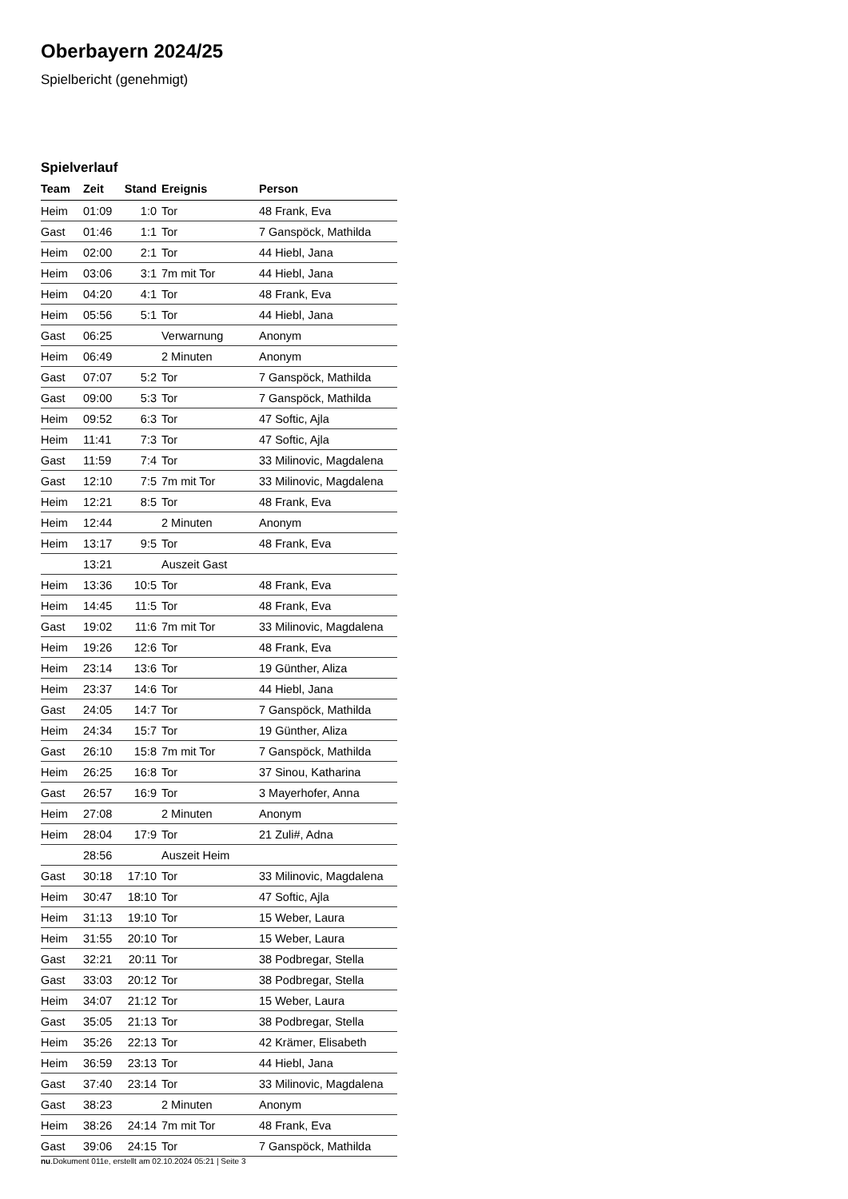Oberbayern 2024/25
Spielbericht (genehmigt)
Spielverlauf
| Team | Zeit | Stand | Ereignis | Person |
| --- | --- | --- | --- | --- |
| Heim | 01:09 | 1:0 | Tor | 48 Frank, Eva |
| Gast | 01:46 | 1:1 | Tor | 7 Ganspöck, Mathilda |
| Heim | 02:00 | 2:1 | Tor | 44 Hiebl, Jana |
| Heim | 03:06 | 3:1 | 7m mit Tor | 44 Hiebl, Jana |
| Heim | 04:20 | 4:1 | Tor | 48 Frank, Eva |
| Heim | 05:56 | 5:1 | Tor | 44 Hiebl, Jana |
| Gast | 06:25 | | Verwarnung | Anonym |
| Heim | 06:49 | | 2 Minuten | Anonym |
| Gast | 07:07 | 5:2 | Tor | 7 Ganspöck, Mathilda |
| Gast | 09:00 | 5:3 | Tor | 7 Ganspöck, Mathilda |
| Heim | 09:52 | 6:3 | Tor | 47 Softic, Ajla |
| Heim | 11:41 | 7:3 | Tor | 47 Softic, Ajla |
| Gast | 11:59 | 7:4 | Tor | 33 Milinovic, Magdalena |
| Gast | 12:10 | 7:5 | 7m mit Tor | 33 Milinovic, Magdalena |
| Heim | 12:21 | 8:5 | Tor | 48 Frank, Eva |
| Heim | 12:44 | | 2 Minuten | Anonym |
| Heim | 13:17 | 9:5 | Tor | 48 Frank, Eva |
| | 13:21 | | Auszeit Gast | |
| Heim | 13:36 | 10:5 | Tor | 48 Frank, Eva |
| Heim | 14:45 | 11:5 | Tor | 48 Frank, Eva |
| Gast | 19:02 | 11:6 | 7m mit Tor | 33 Milinovic, Magdalena |
| Heim | 19:26 | 12:6 | Tor | 48 Frank, Eva |
| Heim | 23:14 | 13:6 | Tor | 19 Günther, Aliza |
| Heim | 23:37 | 14:6 | Tor | 44 Hiebl, Jana |
| Gast | 24:05 | 14:7 | Tor | 7 Ganspöck, Mathilda |
| Heim | 24:34 | 15:7 | Tor | 19 Günther, Aliza |
| Gast | 26:10 | 15:8 | 7m mit Tor | 7 Ganspöck, Mathilda |
| Heim | 26:25 | 16:8 | Tor | 37 Sinou, Katharina |
| Gast | 26:57 | 16:9 | Tor | 3 Mayerhofer, Anna |
| Heim | 27:08 | | 2 Minuten | Anonym |
| Heim | 28:04 | 17:9 | Tor | 21 Zuli#, Adna |
| | 28:56 | | Auszeit Heim | |
| Gast | 30:18 | 17:10 | Tor | 33 Milinovic, Magdalena |
| Heim | 30:47 | 18:10 | Tor | 47 Softic, Ajla |
| Heim | 31:13 | 19:10 | Tor | 15 Weber, Laura |
| Heim | 31:55 | 20:10 | Tor | 15 Weber, Laura |
| Gast | 32:21 | 20:11 | Tor | 38 Podbregar, Stella |
| Gast | 33:03 | 20:12 | Tor | 38 Podbregar, Stella |
| Heim | 34:07 | 21:12 | Tor | 15 Weber, Laura |
| Gast | 35:05 | 21:13 | Tor | 38 Podbregar, Stella |
| Heim | 35:26 | 22:13 | Tor | 42 Krämer, Elisabeth |
| Heim | 36:59 | 23:13 | Tor | 44 Hiebl, Jana |
| Gast | 37:40 | 23:14 | Tor | 33 Milinovic, Magdalena |
| Gast | 38:23 | | 2 Minuten | Anonym |
| Heim | 38:26 | 24:14 | 7m mit Tor | 48 Frank, Eva |
| Gast | 39:06 | 24:15 | Tor | 7 Ganspöck, Mathilda |
nu.Dokument 011e, erstellt am 02.10.2024 05:21 | Seite 3